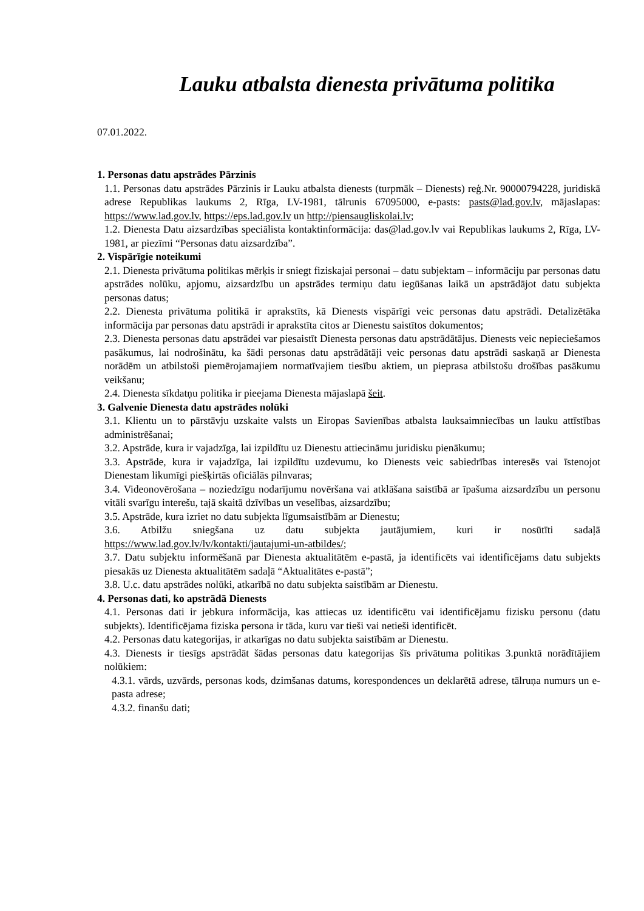Lauku atbalsta dienesta privātuma politika
07.01.2022.
1. Personas datu apstrādes Pārzinis
1.1. Personas datu apstrādes Pārzinis ir Lauku atbalsta dienests (turpmāk – Dienests) reģ.Nr. 90000794228, juridiskā adrese Republikas laukums 2, Rīga, LV-1981, tālrunis 67095000, e-pasts: pasts@lad.gov.lv, mājaslapas: https://www.lad.gov.lv, https://eps.lad.gov.lv un http://piensaugliskolai.lv;
1.2. Dienesta Datu aizsardzības speciālista kontaktinformācija: das@lad.gov.lv vai Republikas laukums 2, Rīga, LV-1981, ar piezīmi “Personas datu aizsardzība”.
2. Vispārīgie noteikumi
2.1. Dienesta privātuma politikas mērķis ir sniegt fiziskajai personai – datu subjektam – informāciju par personas datu apstrādes nolūku, apjomu, aizsardzību un apstrādes termiņu datu iegūšanas laikā un apstrādājot datu subjekta personas datus;
2.2. Dienesta privātuma politikā ir aprakstīts, kā Dienests vispārīgi veic personas datu apstrādi. Detalizētāka informācija par personas datu apstrādi ir aprakstīta citos ar Dienestu saistītos dokumentos;
2.3. Dienesta personas datu apstrādei var piesaistīt Dienesta personas datu apstrādātājus. Dienests veic nepieciešamos pasākumus, lai nodrošinātu, ka šādi personas datu apstrādātāji veic personas datu apstrādi saskaņā ar Dienesta norādēm un atbilstoši piemērojamajiem normatīvajiem tiesību aktiem, un pieprasa atbilstošu drošības pasākumu veikšanu;
2.4. Dienesta sīkdatņu politika ir pieejama Dienesta mājaslapā šeit.
3. Galvenie Dienesta datu apstrādes nolūki
3.1. Klientu un to pārstāvju uzskaite valsts un Eiropas Savienības atbalsta lauksaimniecības un lauku attīstības administrēšanai;
3.2. Apstrāde, kura ir vajadzīga, lai izpildītu uz Dienestu attiecināmu juridisku pienākumu;
3.3. Apstrāde, kura ir vajadzīga, lai izpildītu uzdevumu, ko Dienests veic sabiedrības interesēs vai īstenojot Dienestam likumīgi piešķirtās oficiālās pilnvaras;
3.4. Videonovērošana – noziedzīgu nodarījumu novēršana vai atklāšana saistībā ar īpašuma aizsardzību un personu vitāli svarīgu interešu, tajā skaitā dzīvības un veselības, aizsardzību;
3.5. Apstrāde, kura izriet no datu subjekta līgumsaistībām ar Dienestu;
3.6. Atbilžu sniegšana uz datu subjekta jautājumiem, kuri ir nosūtīti sadaļā https://www.lad.gov.lv/lv/kontakti/jautajumi-un-atbildes/;
3.7. Datu subjektu informēšanā par Dienesta aktualitātēm e-pastā, ja identificēts vai identificējams datu subjekts piesakās uz Dienesta aktualitātēm sadaļā “Aktualitātes e-pastā”;
3.8. U.c. datu apstrādes nolūki, atkarībā no datu subjekta saistībām ar Dienestu.
4. Personas dati, ko apstrādā Dienests
4.1. Personas dati ir jebkura informācija, kas attiecas uz identificētu vai identificējamu fizisku personu (datu subjekts). Identificējama fiziska persona ir tāda, kuru var tieši vai netieši identificēt.
4.2. Personas datu kategorijas, ir atkarīgas no datu subjekta saistībām ar Dienestu.
4.3. Dienests ir tiesīgs apstrādāt šādas personas datu kategorijas šīs privātuma politikas 3.punktā norādītājiem nolūkiem:
4.3.1. vārds, uzvārds, personas kods, dzimšanas datums, korespondences un deklarētā adrese, tālruņa numurs un e-pasta adrese;
4.3.2. finanšu dati;